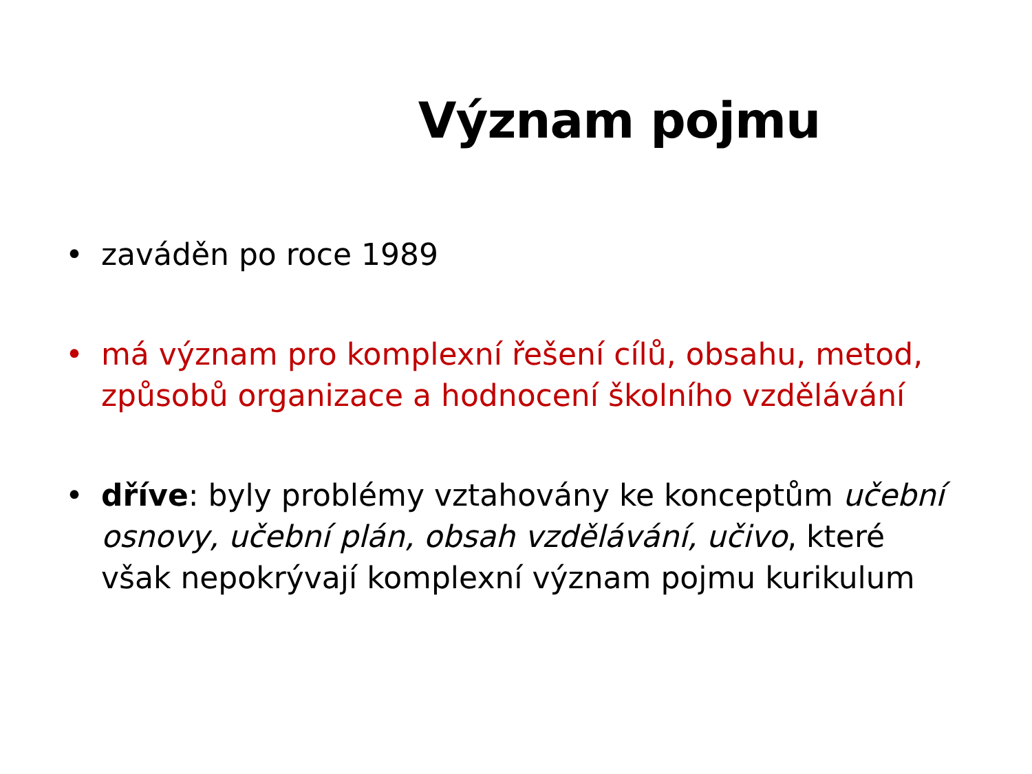Význam pojmu
• zaváděn po roce 1989
• má význam pro komplexní řešení cílů, obsahu, metod, způsobů organizace a hodnocení školního vzdělávání
• dříve: byly problémy vztahovány ke konceptům učební osnovy, učební plán, obsah vzdělávání, učivo, které však nepokrývají komplexní význam pojmu kurikulum